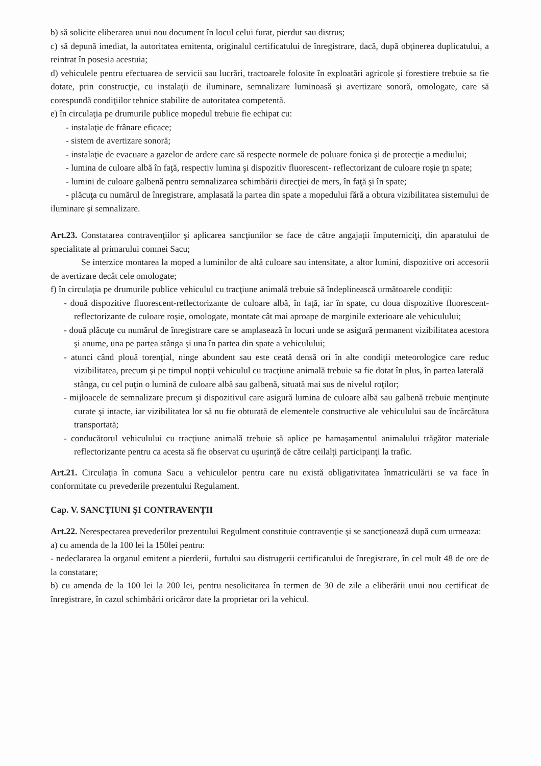b) să solicite eliberarea unui nou document în locul celui furat, pierdut sau distrus;
c) să depună imediat, la autoritatea emitenta, originalul certificatului de înregistrare, dacă, după obţinerea duplicatului, a reintrat în posesia acestuia;
d) vehiculele pentru efectuarea de servicii sau lucrări, tractoarele folosite în exploatări agricole şi forestiere trebuie sa fie dotate, prin construcţie, cu instalaţii de iluminare, semnalizare luminoasă şi avertizare sonoră, omologate, care să corespundă condiţiilor tehnice stabilite de autoritatea competentă.
e) în circulaţia pe drumurile publice mopedul trebuie fie echipat cu:
- instalaţie de frânare eficace;
- sistem de avertizare sonoră;
- instalaţie de evacuare a gazelor de ardere care să respecte normele de poluare fonica şi de protecţie a mediului;
- lumina de culoare albă în faţă, respectiv lumina şi dispozitiv fluorescent- reflectorizant de culoare roşie ţn spate;
- lumini de culoare galbenă pentru semnalizarea schimbării direcţiei de mers, în faţă şi în spate;
- plăcuţa cu numărul de înregistrare, amplasată la partea din spate a mopedului fără a obtura vizibilitatea sistemului de iluminare şi semnalizare.
Art.23. Constatarea contravenţiilor şi aplicarea sancţiunilor se face de către angajaţii împuterniciţi, din aparatului de specialitate al primarului comnei Sacu;
Se interzice montarea la moped a luminilor de altă culoare sau intensitate, a altor lumini, dispozitive ori accesorii de avertizare decât cele omologate;
f) în circulaţia pe drumurile publice vehiculul cu tracţiune animală trebuie să îndeplinească următoarele condiţii:
- două dispozitive fluorescent-reflectorizante de culoare albă, în faţă, iar în spate, cu doua dispozitive fluorescent-reflectorizante de culoare roşie, omologate, montate cât mai aproape de marginile exterioare ale vehiculului;
- două plăcuţe cu numărul de înregistrare care se amplasează în locuri unde se asigură permanent vizibilitatea acestora şi anume, una pe partea stânga şi una în partea din spate a vehiculului;
- atunci când plouă torenţial, ninge abundent sau este ceată densă ori în alte condiţii meteorologice care reduc vizibilitatea, precum şi pe timpul nopţii vehiculul cu tracţiune animală trebuie sa fie dotat în plus, în partea laterală
stânga, cu cel puţin o lumină de culoare albă sau galbenă, situată mai sus de nivelul roţilor;
- mijloacele de semnalizare precum şi dispozitivul care asigură lumina de culoare albă sau galbenă trebuie menţinute curate şi intacte, iar vizibilitatea lor să nu fie obturată de elementele constructive ale vehiculului sau de încărcătura transportată;
- conducătorul vehiculului cu tracţiune animală trebuie să aplice pe hamaşamentul animalului trăgător materiale reflectorizante pentru ca acesta să fie observat cu uşurinţă de către ceilalţi participanţi la trafic.
Art.21. Circulaţia în comuna Sacu a vehiculelor pentru care nu există obligativitatea înmatriculării se va face în conformitate cu prevederile prezentului Regulament.
Cap. V. SANCŢIUNI ŞI CONTRAVENŢII
Art.22. Nerespectarea prevederilor prezentului Regulment constituie contravenţie şi se sancţionează după cum urmeaza:
a) cu amenda de la 100 lei la 150lei pentru:
- nedeclararea la organul emitent a pierderii, furtului sau distrugerii certificatului de înregistrare, în cel mult 48 de ore de la constatare;
b) cu amenda de la 100 lei la 200 lei, pentru nesolicitarea în termen de 30 de zile a eliberării unui nou certificat de înregistrare, în cazul schimbării oricăror date la proprietar ori la vehicul.